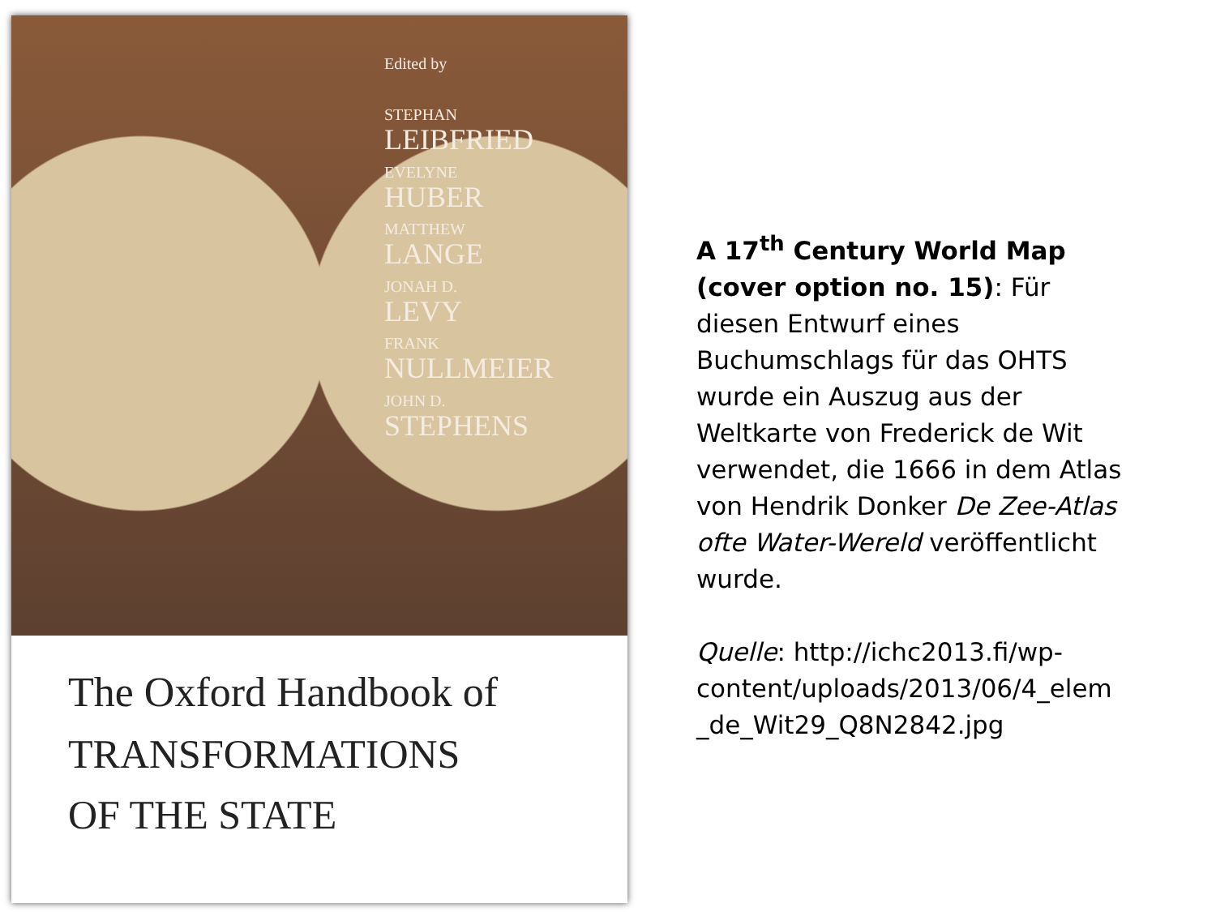Edited by
STEPHAN
LEIBFRIED
EVELYNE
HUBER
MATTHEW
LANGE
JONAH D.
LEVY
FRANK
NULLMEIER
JOHN D.
STEPHENS
The Oxford Handbook of
TRANSFORMATIONS
OF THE STATE
A 17<sup>th</sup> Century World Map (cover option no. 15): Für diesen Entwurf eines Buchumschlags für das OHTS wurde ein Auszug aus der Weltkarte von Frederick de Wit verwendet, die 1666 in dem Atlas von Hendrik Donker De Zee-Atlas ofte Water-Wereld veröffentlicht wurde.
Quelle: http://ichc2013.fi/wp-content/uploads/2013/06/4_elem _de_Wit29_Q8N2842.jpg